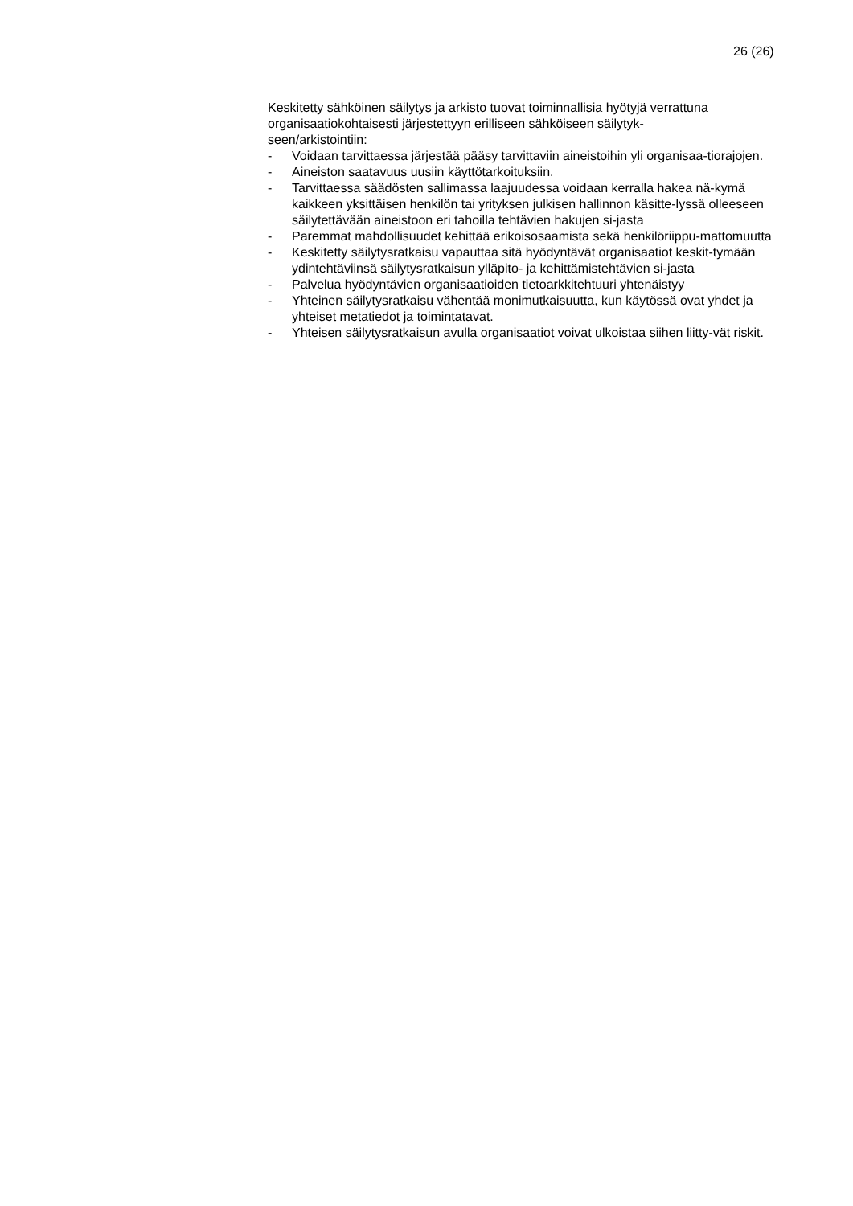26 (26)
Keskitetty sähköinen säilytys ja arkisto tuovat toiminnallisia hyötyjä verrattuna organisaatiokohtaisesti järjestettyyn erilliseen sähköiseen säilytyk-
seen/arkistointiin:
- Voidaan tarvittaessa järjestää pääsy tarvittaviin aineistoihin yli organisaa-tiorajojen.
- Aineiston saatavuus uusiin käyttötarkoituksiin.
- Tarvittaessa säädösten sallimassa laajuudessa voidaan kerralla hakea nä-kymä kaikkeen yksittäisen henkilön tai yrityksen julkisen hallinnon käsitte-lyssä olleeseen säilytettävään aineistoon eri tahoilla tehtävien hakujen si-jasta
- Paremmat mahdollisuudet kehittää erikoisosaamista sekä henkilöriippu-mattomuutta
- Keskitetty säilytysratkaisu vapauttaa sitä hyödyntävät organisaatiot keskit-tymään ydintehtäviinsä säilytysratkaisun ylläpito- ja kehittämistehtävien si-jasta
- Palvelua hyödyntävien organisaatioiden tietoarkkitehtuuri yhtenäistyy
- Yhteinen säilytysratkaisu vähentää monimutkaisuutta, kun käytössä ovat yhdet ja yhteiset metatiedot ja toimintatavat.
- Yhteisen säilytysratkaisun avulla organisaatiot voivat ulkoistaa siihen liitty-vät riskit.